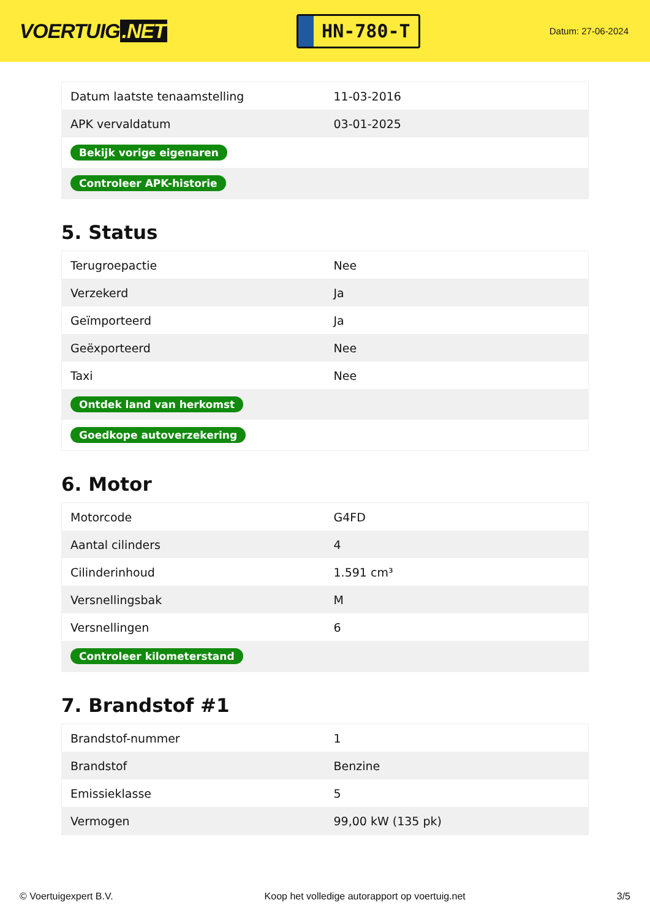VOERTUIG.NET
HN-780-T
Datum: 27-06-2024
| Datum laatste tenaamstelling | 11-03-2016 |
| APK vervaldatum | 03-01-2025 |
| Bekijk vorige eigenaren | |
| Controleer APK-historie | |
5. Status
| Terugroepactie | Nee |
| Verzekerd | Ja |
| Geïmporteerd | Ja |
| Geëxporteerd | Nee |
| Taxi | Nee |
| Ontdek land van herkomst | |
| Goedkope autoverzekering | |
6. Motor
| Motorcode | G4FD |
| Aantal cilinders | 4 |
| Cilinderinhoud | 1.591 cm³ |
| Versnellingsbak | M |
| Versnellingen | 6 |
| Controleer kilometerstand | |
7. Brandstof #1
| Brandstof-nummer | 1 |
| Brandstof | Benzine |
| Emissieklasse | 5 |
| Vermogen | 99,00 kW (135 pk) |
© Voertuigexpert B.V. Koop het volledige autorapport op voertuig.net 3/5